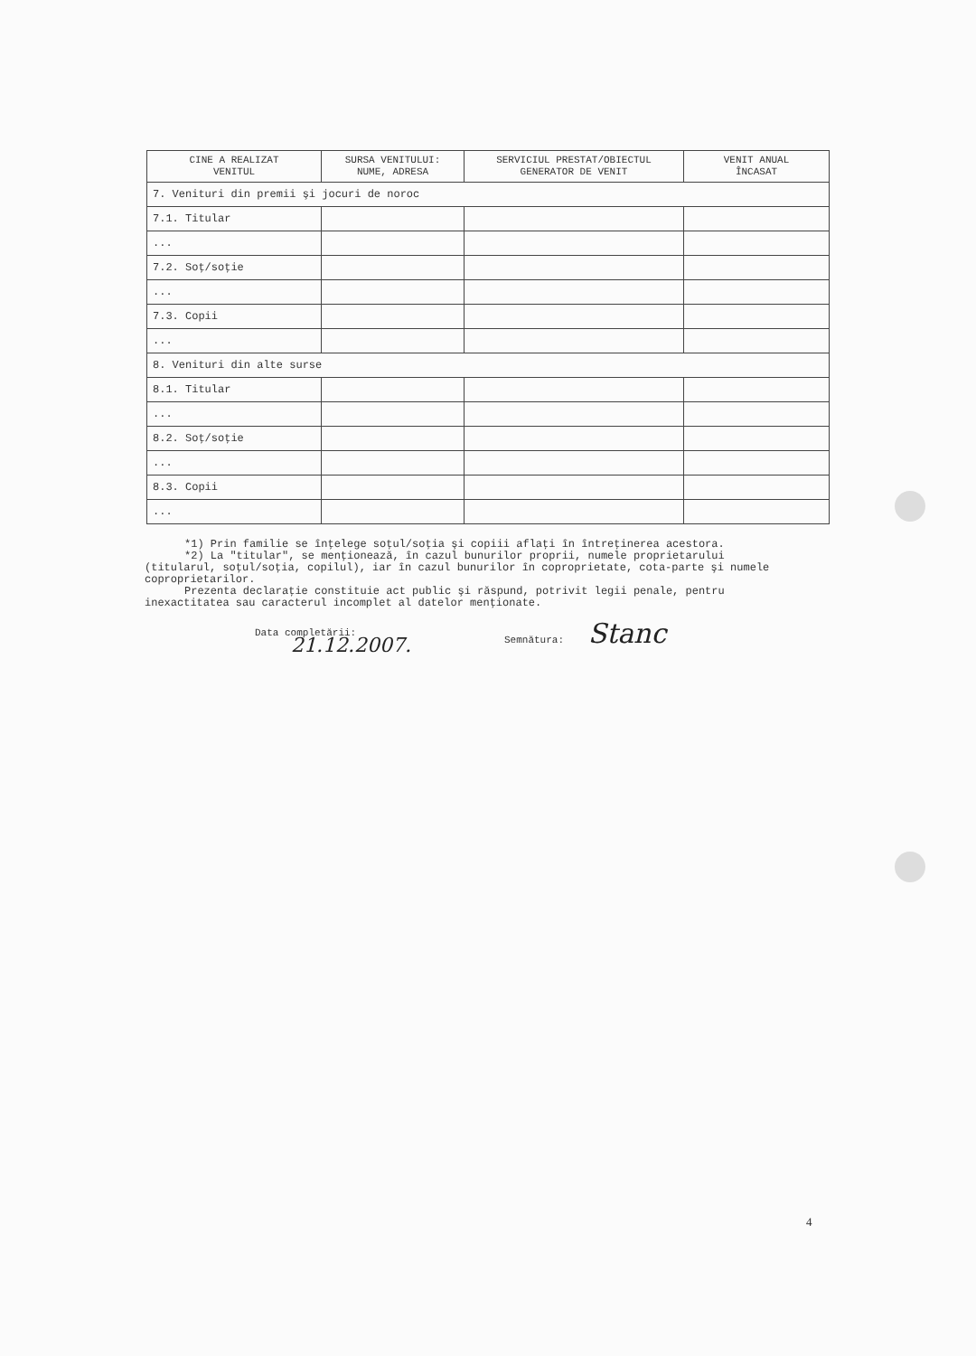| CINE A REALIZAT VENITUL | SURSA VENITULUI: NUME, ADRESA | SERVICIUL PRESTAT/OBIECTUL GENERATOR DE VENIT | VENIT ANUAL ÎNCASAT |
| --- | --- | --- | --- |
| 7. Venituri din premii şi jocuri de noroc | | | |
| 7.1. Titular | | | |
| ... | | | |
| 7.2. Soţ/soţie | | | |
| ... | | | |
| 7.3. Copii | | | |
| ... | | | |
| 8. Venituri din alte surse | | | |
| 8.1. Titular | | | |
| ... | | | |
| 8.2. Soţ/soţie | | | |
| ... | | | |
| 8.3. Copii | | | |
| ... | | | |
*1) Prin familie se înţelege soţul/soţia şi copiii aflaţi în întreţinerea acestora.
*2) La "titular", se menţionează, în cazul bunurilor proprii, numele proprietarului (titularul, soţul/soţia, copilul), iar în cazul bunurilor în coproprietate, cota-parte şi numele coproprietarilor.
Prezenta declaraţie constituie act public şi răspund, potrivit legii penale, pentru inexactitatea sau caracterul incomplet al datelor menţionate.
Data completării:
21.12.2007.
Semnătura: Stanc
4